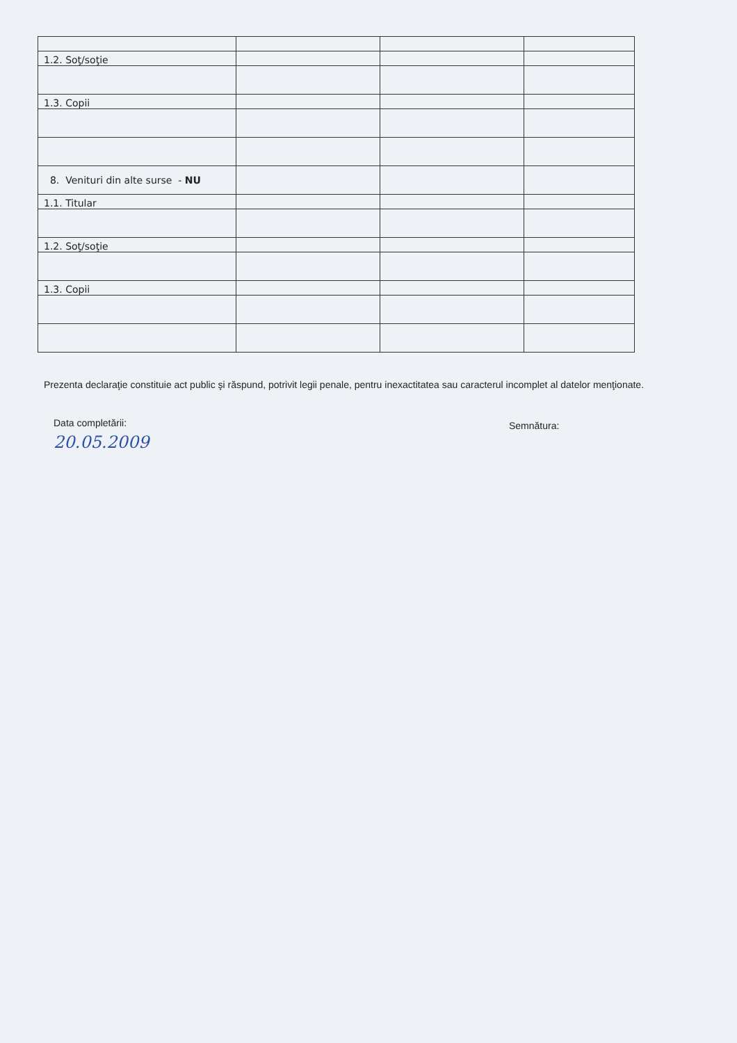| 1.2. Soţ/soţie | | | |
| 1.3. Copii | | | |
| 8. Venituri din alte surse - NU | | | |
| 1.1. Titular | | | |
| 1.2. Soţ/soţie | | | |
| 1.3. Copii | | | |
Prezenta declaraţie constituie act public şi răspund, potrivit legii penale, pentru inexactitatea sau caracterul incomplet al datelor menţionate.
Data completării:
20.05.2009
Semnătura: